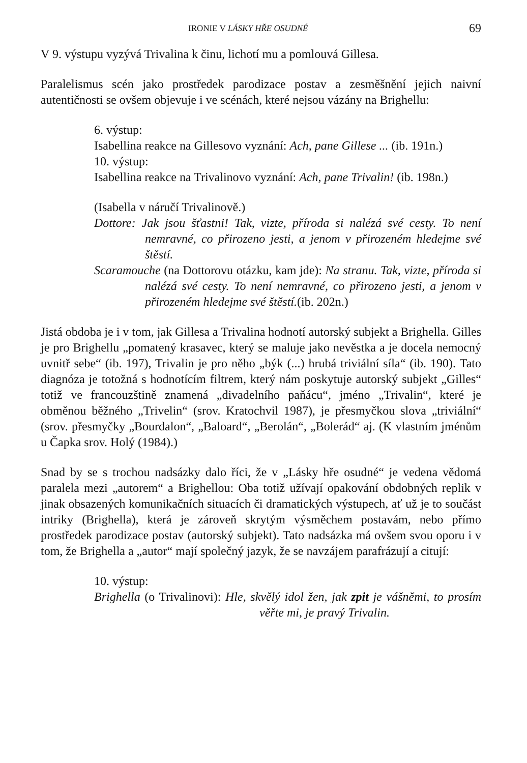IRONIE V LÁSKY HŘE OSUDNÉ 69
V 9. výstupu vyzývá Trivalina k činu, lichotí mu a pomlouvá Gillesa.
Paralelismus scén jako prostředek parodizace postav a zesměšnění jejich naivní autentičnosti se ovšem objevuje i ve scénách, které nejsou vázány na Brighellu:
6. výstup:
Isabellina reakce na Gillesovo vyznání: Ach, pane Gillese ... (ib. 191n.)
10. výstup:
Isabellina reakce na Trivalinovo vyznání: Ach, pane Trivalin! (ib. 198n.)
(Isabella v náručí Trivalinově.)
Dottore: Jak jsou šťastni! Tak, vizte, příroda si nalézá své cesty. To není nemravné, co přirozeno jesti, a jenom v přirozeném hledejme své štěstí.
Scaramouche (na Dottorovu otázku, kam jde): Na stranu. Tak, vizte, příroda si nalézá své cesty. To není nemravné, co přirozeno jesti, a jenom v přirozeném hledejme své štěstí.(ib. 202n.)
Jistá obdoba je i v tom, jak Gillesa a Trivalina hodnotí autorský subjekt a Brighella. Gilles je pro Brighellu „pomatený krasavec, který se maluje jako nevěstka a je docela nemocný uvnitř sebe“ (ib. 197), Trivalin je pro něho „býk (...) hrubá triviální síla“ (ib. 190). Tato diagnóza je totožná s hodnotícím filtrem, který nám poskytuje autorský subjekt „Gilles“ totiž ve francouzštině znamená „divadelního paňácu“, jméno „Trivalin“, které je obměnou běžného „Trivelin“ (srov. Kratochvil 1987), je přesmyčkou slova „triviální“ (srov. přesmyčky „Bourdalon“, „Baloard“, „Berolán“, „Bolerád“ aj. (K vlastním jménům u Čapka srov. Holý (1984).)
Snad by se s trochou nadsázky dalo říci, že v „Lásky hře osudné“ je vedena vědomá paralela mezi „autorem“ a Brighellou: Oba totiž užívají opakování obdobných replik v jinak obsazených komunikačních situacích či dramatických výstupech, ať už je to součást intriky (Brighella), která je zároveň skrytým výsměchem postavám, nebo přímo prostředek parodizace postav (autorský subjekt). Tato nadsázka má ovšem svou oporu i v tom, že Brighella a „autor“ mají společný jazyk, že se navzájem parafrázují a citují:
10. výstup:
Brighella (o Trivalinovi): Hle, skvělý idol žen, jak zpit je vášněmi, to prosím věřte mi, je pravý Trivalin.